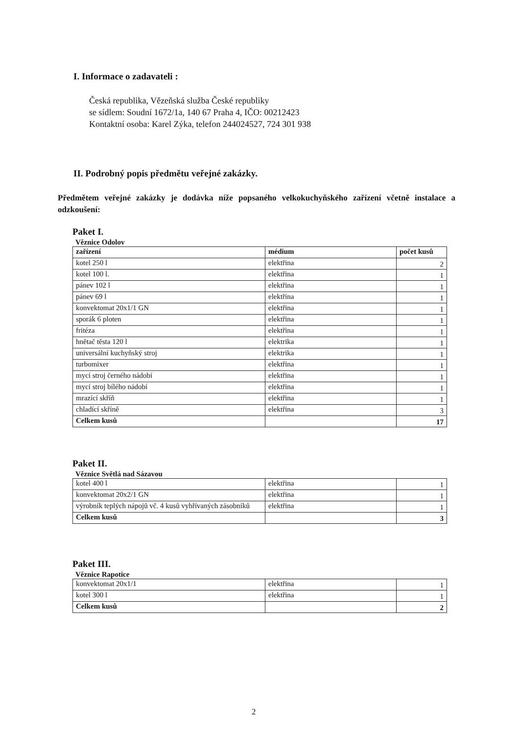I. Informace o zadavateli :
Česká republika, Vězeňská služba České republiky
se sídlem: Soudní 1672/1a, 140 67 Praha 4, IČO: 00212423
Kontaktní osoba: Karel Zýka, telefon 244024527, 724 301 938
II. Podrobný popis předmětu veřejné zakázky.
Předmětem veřejné zakázky je dodávka níže popsaného velkokuchyňského zařízení včetně instalace a odzkoušení:
Paket I.
Věznice Odolov
| zařízení | médium | počet kusů |
| kotel 250 l | elektřina | 2 |
| kotel 100 l. | elektřina | 1 |
| pánev 102 l | elektřina | 1 |
| pánev 69 l | elektřina | 1 |
| konvektomat 20x1/1 GN | elektřina | 1 |
| sporák 6 ploten | elektřina | 1 |
| fritéza | elektřina | 1 |
| hnětač těsta 120 l | elektrika | 1 |
| universální kuchyňský stroj | elektrika | 1 |
| turbomixer | elektřina | 1 |
| mycí stroj černého nádobí | elektřina | 1 |
| mycí stroj bílého nádobí | elektřina | 1 |
| mrazící skříň | elektřina | 1 |
| chladící skříně | elektřina | 3 |
| Celkem kusů | | 17 |
Paket II.
Věznice Světlá nad Sázavou
| kotel 400 l | elektřina | 1 |
| konvektomat 20x2/1 GN | elektřina | 1 |
| výrobník teplých nápojů vč. 4 kusů vyhřívaných zásobníků | elektřina | 1 |
| Celkem kusů | | 3 |
Paket III.
Věznice Rapotice
| konvektomat 20x1/1 | elektřina | 1 |
| kotel 300 l | elektřina | 1 |
| Celkem kusů | | 2 |
2